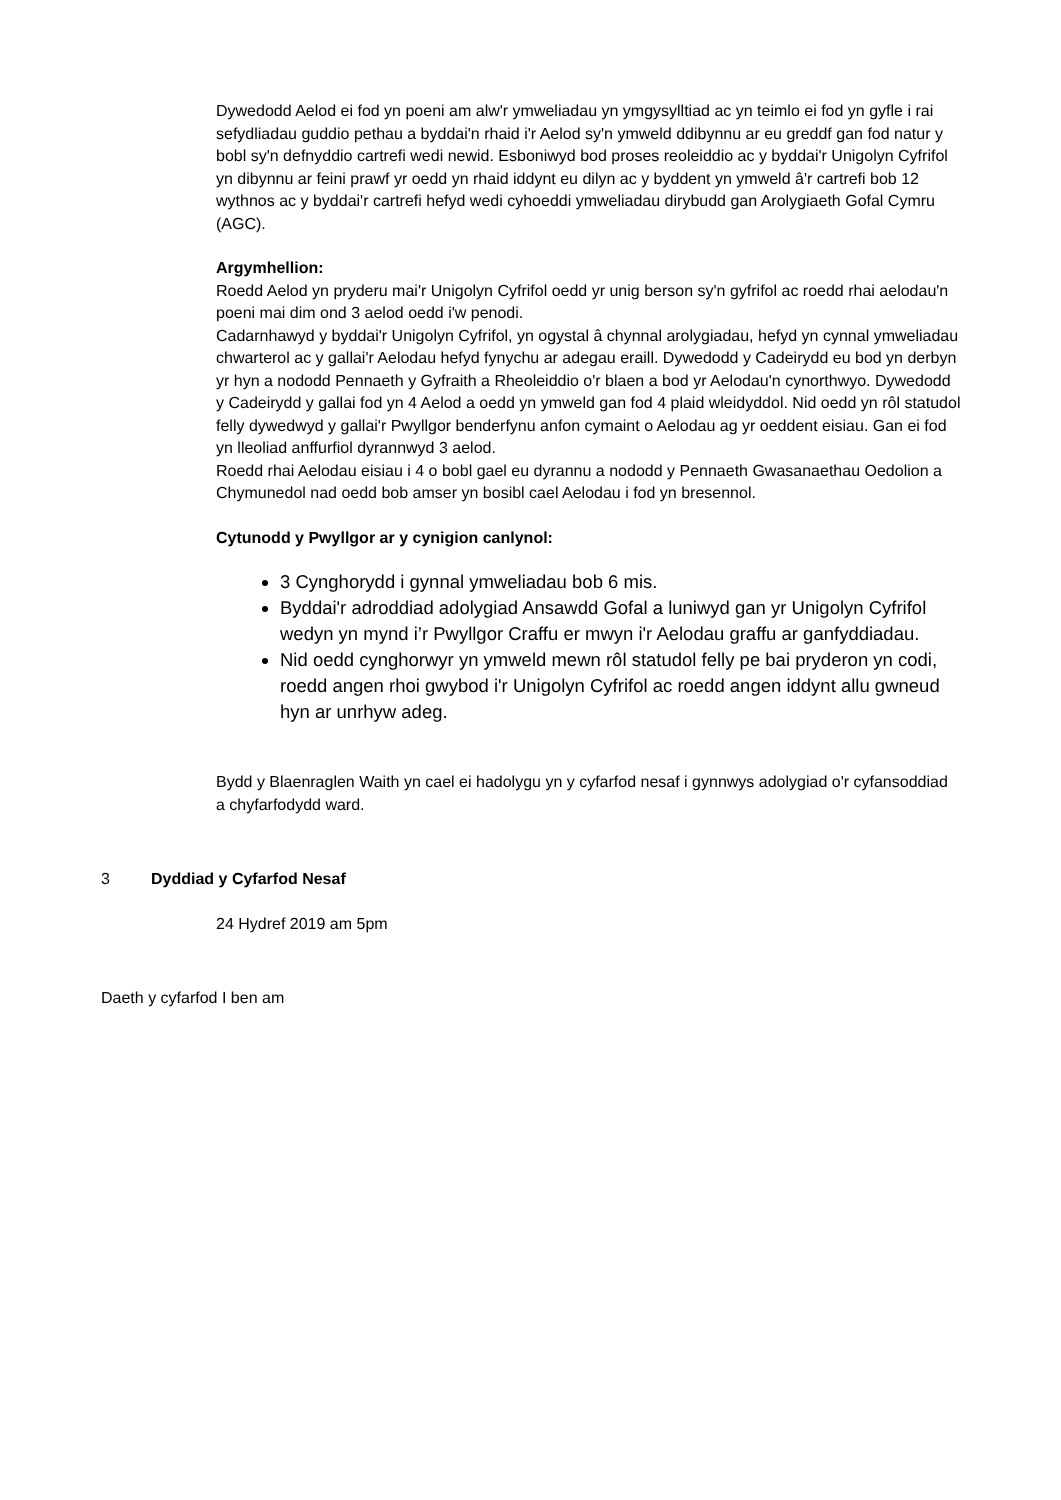Dywedodd Aelod ei fod yn poeni am alw'r ymweliadau yn ymgysylltiad ac yn teimlo ei fod yn gyfle i rai sefydliadau guddio pethau a byddai'n rhaid i'r Aelod sy'n ymweld ddibynnu ar eu greddf gan fod natur y bobl sy'n defnyddio cartrefi wedi newid. Esboniwyd bod proses reoleiddio ac y byddai'r Unigolyn Cyfrifol yn dibynnu ar feini prawf yr oedd yn rhaid iddynt eu dilyn ac y byddent yn ymweld â'r cartrefi bob 12 wythnos ac y byddai'r cartrefi hefyd wedi cyhoeddi ymweliadau dirybudd gan Arolygiaeth Gofal Cymru (AGC).
Argymhellion:
Roedd Aelod yn pryderu mai'r Unigolyn Cyfrifol oedd yr unig berson sy'n gyfrifol ac roedd rhai aelodau'n poeni mai dim ond 3 aelod oedd i'w penodi.
Cadarnhawyd y byddai'r Unigolyn Cyfrifol, yn ogystal â chynnal arolygiadau, hefyd yn cynnal ymweliadau chwarterol ac y gallai'r Aelodau hefyd fynychu ar adegau eraill. Dywedodd y Cadeirydd eu bod yn derbyn yr hyn a nododd Pennaeth y Gyfraith a Rheoleiddio o'r blaen a bod yr Aelodau'n cynorthwyo. Dywedodd y Cadeirydd y gallai fod yn 4 Aelod a oedd yn ymweld gan fod 4 plaid wleidyddol. Nid oedd yn rôl statudol felly dywedwyd y gallai'r Pwyllgor benderfynu anfon cymaint o Aelodau ag yr oeddent eisiau. Gan ei fod yn lleoliad anffurfiol dyrannwyd 3 aelod.
Roedd rhai Aelodau eisiau i 4 o bobl gael eu dyrannu a nododd y Pennaeth Gwasanaethau Oedolion a Chymunedol nad oedd bob amser yn bosibl cael Aelodau i fod yn bresennol.
Cytunodd y Pwyllgor ar y cynigion canlynol:
3 Cynghorydd i gynnal ymweliadau bob 6 mis.
Byddai'r adroddiad adolygiad Ansawdd Gofal a luniwyd gan yr Unigolyn Cyfrifol wedyn yn mynd i’r Pwyllgor Craffu er mwyn i'r Aelodau graffu ar ganfyddiadau.
Nid oedd cynghorwyr yn ymweld mewn rôl statudol felly pe bai pryderon yn codi, roedd angen rhoi gwybod i'r Unigolyn Cyfrifol ac roedd angen iddynt allu gwneud hyn ar unrhyw adeg.
Bydd y Blaenraglen Waith yn cael ei hadolygu yn y cyfarfod nesaf i gynnwys adolygiad o'r cyfansoddiad a chyfarfodydd ward.
3 Dyddiad y Cyfarfod Nesaf
24 Hydref 2019 am 5pm
Daeth y cyfarfod I ben am